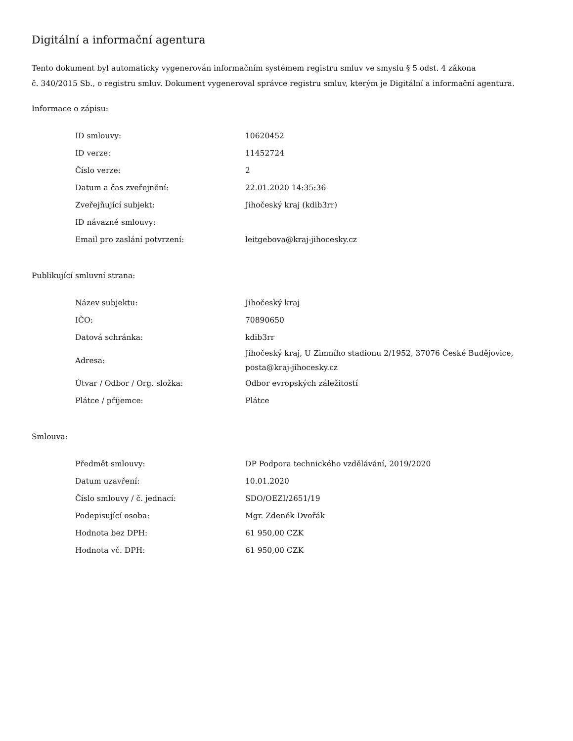Digitální a informační agentura
Tento dokument byl automaticky vygenerován informačním systémem registru smluv ve smyslu § 5 odst. 4 zákona
č. 340/2015 Sb., o registru smluv. Dokument vygeneroval správce registru smluv, kterým je Digitální a informační agentura.
Informace o zápisu:
| ID smlouvy: | 10620452 |
| ID verze: | 11452724 |
| Číslo verze: | 2 |
| Datum a čas zveřejnění: | 22.01.2020 14:35:36 |
| Zveřejňující subjekt: | Jihočeský kraj (kdib3rr) |
| ID návazné smlouvy: | |
| Email pro zaslání potvrzení: | leitgebova@kraj-jihocesky.cz |
Publikující smluvní strana:
| Název subjektu: | Jihočeský kraj |
| IČO: | 70890650 |
| Datová schránka: | kdib3rr |
| Adresa: | Jihočeský kraj, U Zimního stadionu 2/1952, 37076 České Budějovice, posta@kraj-jihocesky.cz |
| Útvar / Odbor / Org. složka: | Odbor evropských záležitostí |
| Plátce / příjemce: | Plátce |
Smlouva:
| Předmět smlouvy: | DP Podpora technického vzdělávání, 2019/2020 |
| Datum uzavření: | 10.01.2020 |
| Číslo smlouvy / č. jednací: | SDO/OEZI/2651/19 |
| Podepisující osoba: | Mgr. Zdeněk Dvořák |
| Hodnota bez DPH: | 61 950,00 CZK |
| Hodnota vč. DPH: | 61 950,00 CZK |